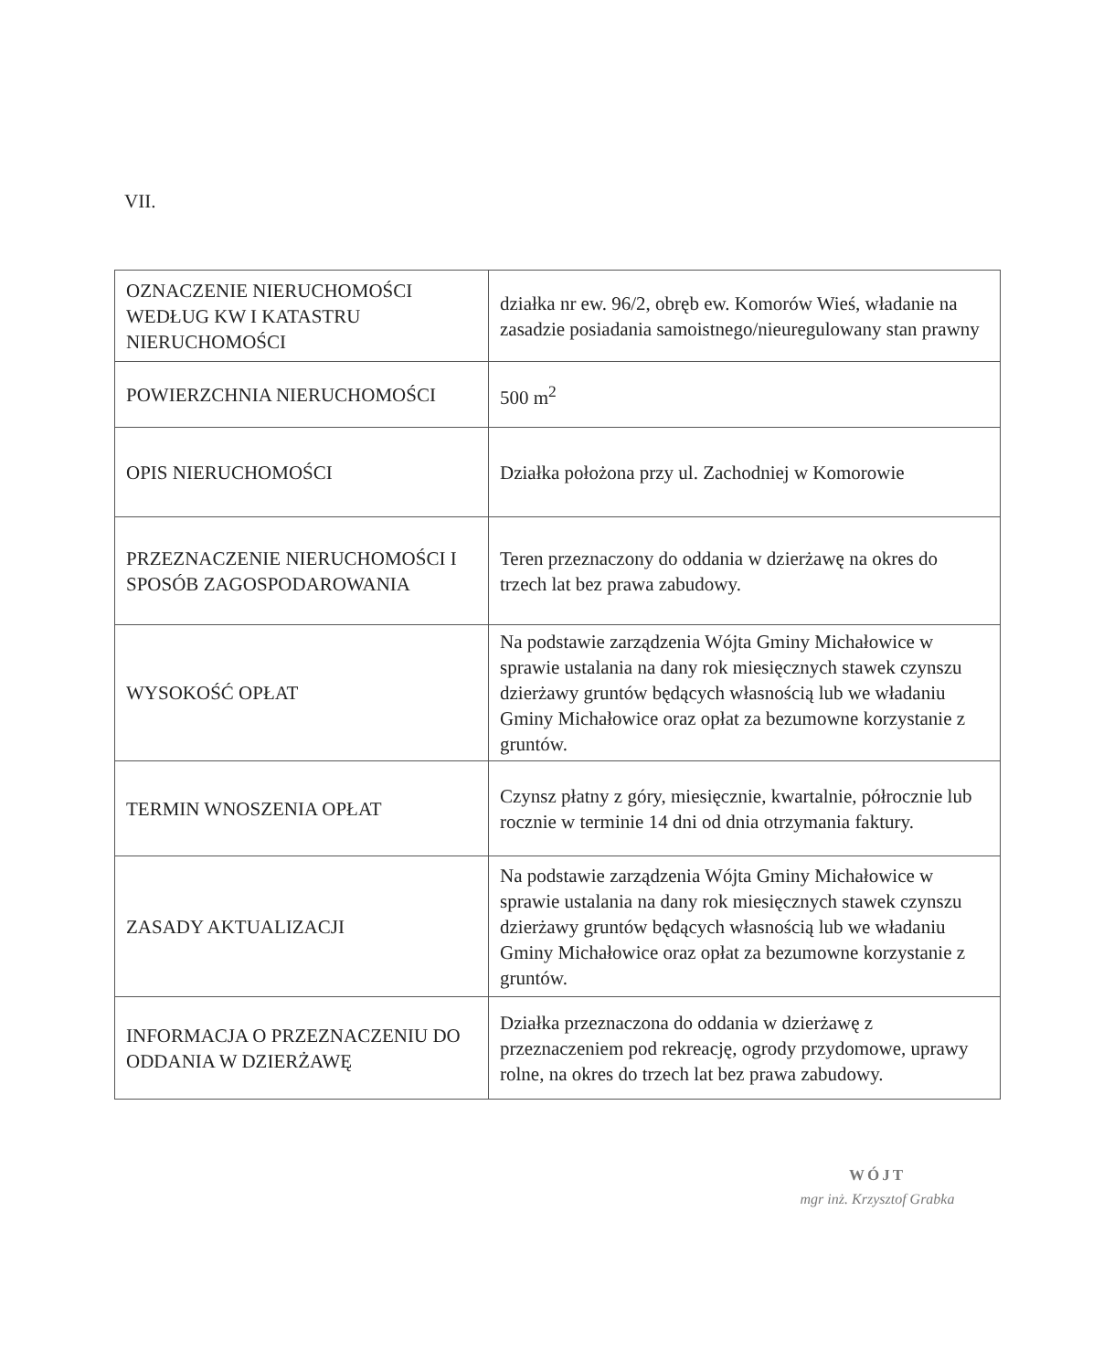VII.
| OZNACZENIE NIERUCHOMOŚCI WEDŁUG KW I KATASTRU NIERUCHOMOŚCI | działka nr ew. 96/2, obręb ew. Komorów Wieś, władanie na zasadzie posiadania samoistnego/nieuregulowany stan prawny |
| POWIERZCHNIA NIERUCHOMOŚCI | 500 m<sup>2</sup> |
| OPIS NIERUCHOMOŚCI | Działka położona przy ul. Zachodniej w Komorowie |
| PRZEZNACZENIE NIERUCHOMOŚCI I SPOSÓB ZAGOSPODAROWANIA | Teren przeznaczony do oddania w dzierżawę na okres do trzech lat bez prawa zabudowy. |
| WYSOKOŚĆ OPŁAT | Na podstawie zarządzenia Wójta Gminy Michałowice w sprawie ustalania na dany rok miesięcznych stawek czynszu dzierżawy gruntów będących własnością lub we władaniu Gminy Michałowice oraz opłat za bezumowne korzystanie z gruntów. |
| TERMIN WNOSZENIA OPŁAT | Czynsz płatny z góry, miesięcznie, kwartalnie, półrocznie lub rocznie w terminie 14 dni od dnia otrzymania faktury. |
| ZASADY AKTUALIZACJI | Na podstawie zarządzenia Wójta Gminy Michałowice w sprawie ustalania na dany rok miesięcznych stawek czynszu dzierżawy gruntów będących własnością lub we władaniu Gminy Michałowice oraz opłat za bezumowne korzystanie z gruntów. |
| INFORMACJA O PRZEZNACZENIU DO ODDANIA W DZIERŻAWĘ | Działka przeznaczona do oddania w dzierżawę z przeznaczeniem pod rekreację, ogrody przydomowe, uprawy rolne, na okres do trzech lat bez prawa zabudowy. |
WÓJT
mgr inż. Krzysztof Grabka